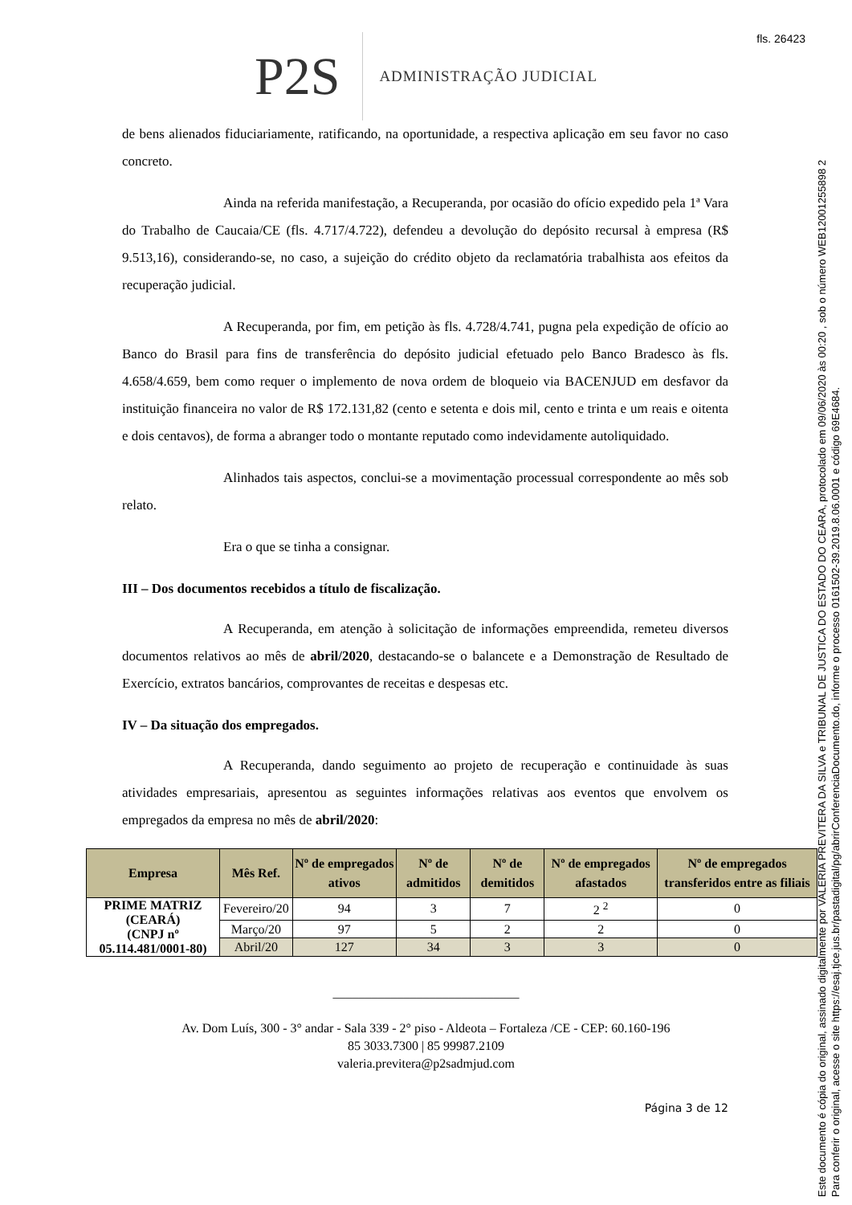fls. 26423
Este documento é cópia do original, assinado digitalmente por VALERIA PREVITERA DA SILVA e TRIBUNAL DE JUSTICA DO ESTADO DO CEARA, protocolado em 09/06/2020 às 00:20 , sob o número WEB12001255898 2
Para conferir o original, acesse o site https://esaj.tjce.jus.br/pastadigital/pg/abrirConferenciaDocumento.do, informe o processo 0161502-39.2019.8.06.0001 e código 69E4684.
P2S
ADMINISTRAÇÃO JUDICIAL
de bens alienados fiduciariamente, ratificando, na oportunidade, a respectiva aplicação em seu favor no caso concreto.
Ainda na referida manifestação, a Recuperanda, por ocasião do ofício expedido pela 1ª Vara do Trabalho de Caucaia/CE (fls. 4.717/4.722), defendeu a devolução do depósito recursal à empresa (R$ 9.513,16), considerando-se, no caso, a sujeição do crédito objeto da reclamatória trabalhista aos efeitos da recuperação judicial.
A Recuperanda, por fim, em petição às fls. 4.728/4.741, pugna pela expedição de ofício ao Banco do Brasil para fins de transferência do depósito judicial efetuado pelo Banco Bradesco às fls. 4.658/4.659, bem como requer o implemento de nova ordem de bloqueio via BACENJUD em desfavor da instituição financeira no valor de R$ 172.131,82 (cento e setenta e dois mil, cento e trinta e um reais e oitenta e dois centavos), de forma a abranger todo o montante reputado como indevidamente autoliquidado.
Alinhados tais aspectos, conclui-se a movimentação processual correspondente ao mês sob relato.
Era o que se tinha a consignar.
III – Dos documentos recebidos a título de fiscalização.
A Recuperanda, em atenção à solicitação de informações empreendida, remeteu diversos documentos relativos ao mês de abril/2020, destacando-se o balancete e a Demonstração de Resultado de Exercício, extratos bancários, comprovantes de receitas e despesas etc.
IV – Da situação dos empregados.
A Recuperanda, dando seguimento ao projeto de recuperação e continuidade às suas atividades empresariais, apresentou as seguintes informações relativas aos eventos que envolvem os empregados da empresa no mês de abril/2020:
| Empresa | Mês Ref. | Nº de empregados ativos | Nº de admitidos | Nº de demitidos | Nº de empregados afastados | Nº de empregados transferidos entre as filiais |
| --- | --- | --- | --- | --- | --- | --- |
| PRIME MATRIZ (CEARÁ) (CNPJ nº 05.114.481/0001-80) | Fevereiro/20 | 94 | 3 | 7 | 2 <sup>2</sup> | 0 |
| | Março/20 | 97 | 5 | 2 | 2 | 0 |
| | Abril/20 | 127 | 34 | 3 | 3 | 0 |
_____________________________
Av. Dom Luís, 300 - 3° andar - Sala 339 - 2° piso - Aldeota – Fortaleza /CE - CEP: 60.160-196
85 3033.7300 | 85 99987.2109
valeria.previtera@p2sadmjud.com
Página 3 de 12